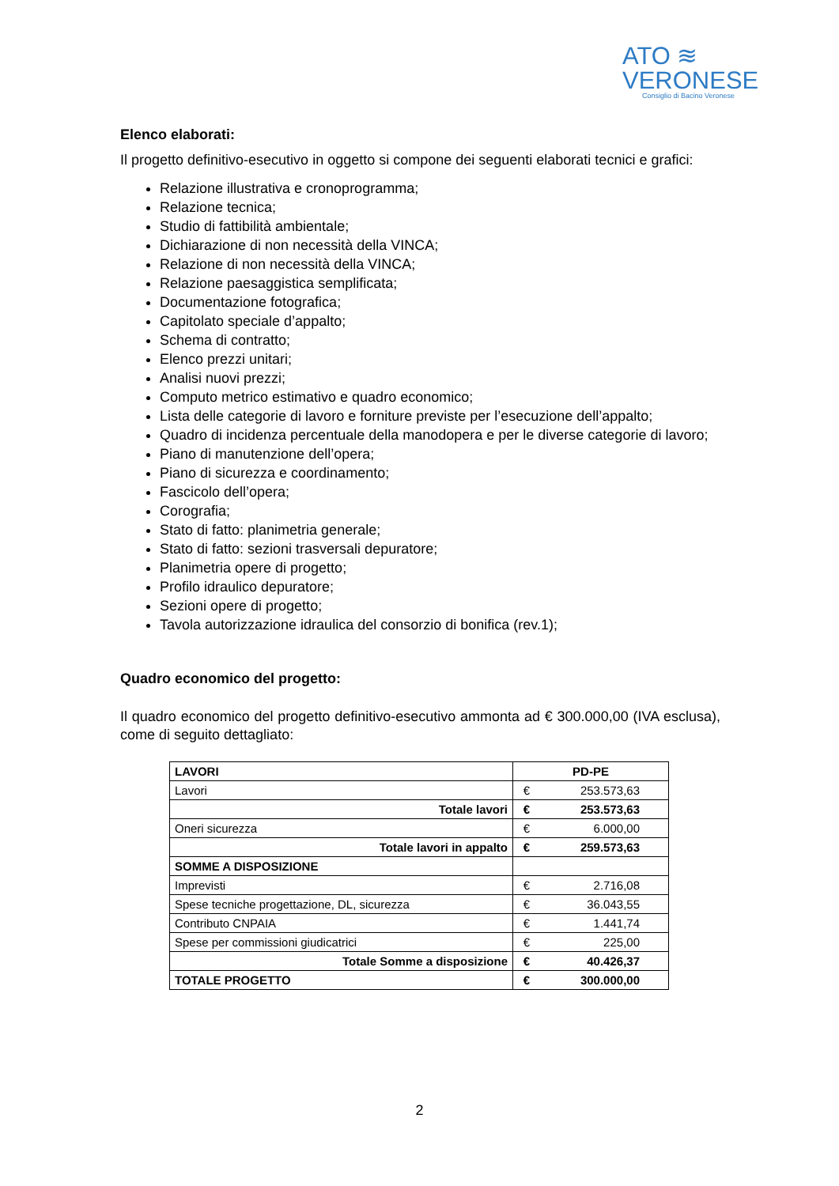ATO ≋
VERONESE
Consiglio di Bacino Veronese
Elenco elaborati:
Il progetto definitivo-esecutivo in oggetto si compone dei seguenti elaborati tecnici e grafici:
Relazione illustrativa e cronoprogramma;
Relazione tecnica;
Studio di fattibilità ambientale;
Dichiarazione di non necessità della VINCA;
Relazione di non necessità della VINCA;
Relazione paesaggistica semplificata;
Documentazione fotografica;
Capitolato speciale d’appalto;
Schema di contratto;
Elenco prezzi unitari;
Analisi nuovi prezzi;
Computo metrico estimativo e quadro economico;
Lista delle categorie di lavoro e forniture previste per l’esecuzione dell’appalto;
Quadro di incidenza percentuale della manodopera e per le diverse categorie di lavoro;
Piano di manutenzione dell’opera;
Piano di sicurezza e coordinamento;
Fascicolo dell’opera;
Corografia;
Stato di fatto: planimetria generale;
Stato di fatto: sezioni trasversali depuratore;
Planimetria opere di progetto;
Profilo idraulico depuratore;
Sezioni opere di progetto;
Tavola autorizzazione idraulica del consorzio di bonifica (rev.1);
Quadro economico del progetto:
Il quadro economico del progetto definitivo-esecutivo ammonta ad € 300.000,00 (IVA esclusa), come di seguito dettagliato:
| LAVORI | PD-PE | |
| Lavori | € | 253.573,63 |
| Totale lavori | € | 253.573,63 |
| Oneri sicurezza | € | 6.000,00 |
| Totale lavori in appalto | € | 259.573,63 |
| SOMME A DISPOSIZIONE | | |
| Imprevisti | € | 2.716,08 |
| Spese tecniche progettazione, DL, sicurezza | € | 36.043,55 |
| Contributo CNPAIA | € | 1.441,74 |
| Spese per commissioni giudicatrici | € | 225,00 |
| Totale Somme a disposizione | € | 40.426,37 |
| TOTALE PROGETTO | € | 300.000,00 |
2